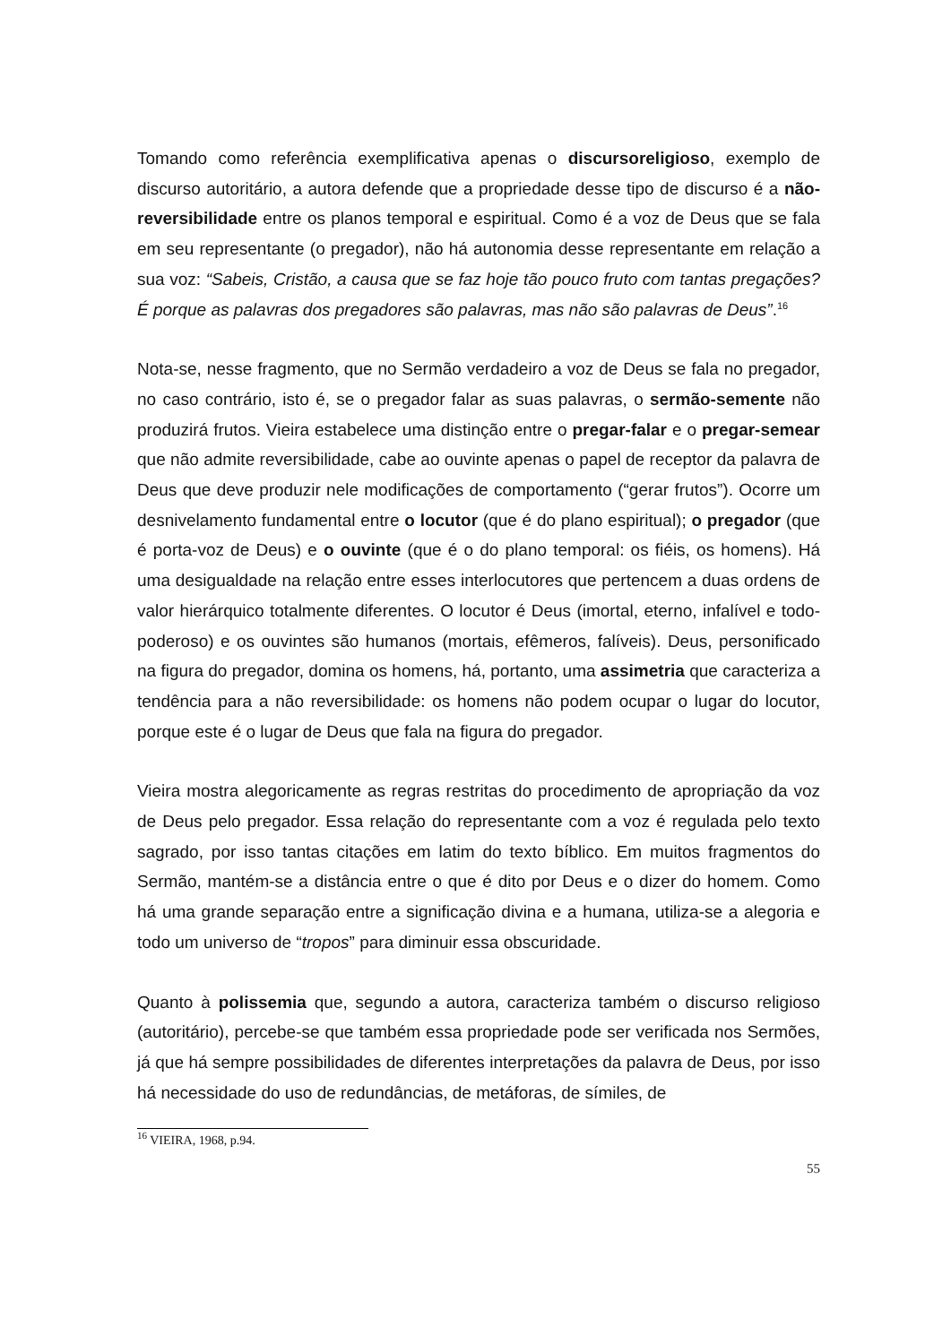Tomando como referência exemplificativa apenas o discursoreligioso, exemplo de discurso autoritário, a autora defende que a propriedade desse tipo de discurso é a não-reversibilidade entre os planos temporal e espiritual. Como é a voz de Deus que se fala em seu representante (o pregador), não há autonomia desse representante em relação a sua voz: “Sabeis, Cristão, a causa que se faz hoje tão pouco fruto com tantas pregações? É porque as palavras dos pregadores são palavras, mas não são palavras de Deus”.<sup>16</sup>
Nota-se, nesse fragmento, que no Sermão verdadeiro a voz de Deus se fala no pregador, no caso contrário, isto é, se o pregador falar as suas palavras, o sermão-semente não produzirá frutos. Vieira estabelece uma distinção entre o pregar-falar e o pregar-semear que não admite reversibilidade, cabe ao ouvinte apenas o papel de receptor da palavra de Deus que deve produzir nele modificações de comportamento (“gerar frutos”). Ocorre um desnivelamento fundamental entre o locutor (que é do plano espiritual); o pregador (que é porta-voz de Deus) e o ouvinte (que é o do plano temporal: os fiéis, os homens). Há uma desigualdade na relação entre esses interlocutores que pertencem a duas ordens de valor hierárquico totalmente diferentes. O locutor é Deus (imortal, eterno, infalível e todo-poderoso) e os ouvintes são humanos (mortais, efêmeros, falíveis). Deus, personificado na figura do pregador, domina os homens, há, portanto, uma assimetria que caracteriza a tendência para a não reversibilidade: os homens não podem ocupar o lugar do locutor, porque este é o lugar de Deus que fala na figura do pregador.
Vieira mostra alegoricamente as regras restritas do procedimento de apropriação da voz de Deus pelo pregador. Essa relação do representante com a voz é regulada pelo texto sagrado, por isso tantas citações em latim do texto bíblico. Em muitos fragmentos do Sermão, mantém-se a distância entre o que é dito por Deus e o dizer do homem. Como há uma grande separação entre a significação divina e a humana, utiliza-se a alegoria e todo um universo de “tropos” para diminuir essa obscuridade.
Quanto à polissemia que, segundo a autora, caracteriza também o discurso religioso (autoritário), percebe-se que também essa propriedade pode ser verificada nos Sermões, já que há sempre possibilidades de diferentes interpretações da palavra de Deus, por isso há necessidade do uso de redundâncias, de metáforas, de símiles, de
<sup>16</sup> VIEIRA, 1968, p.94.
55